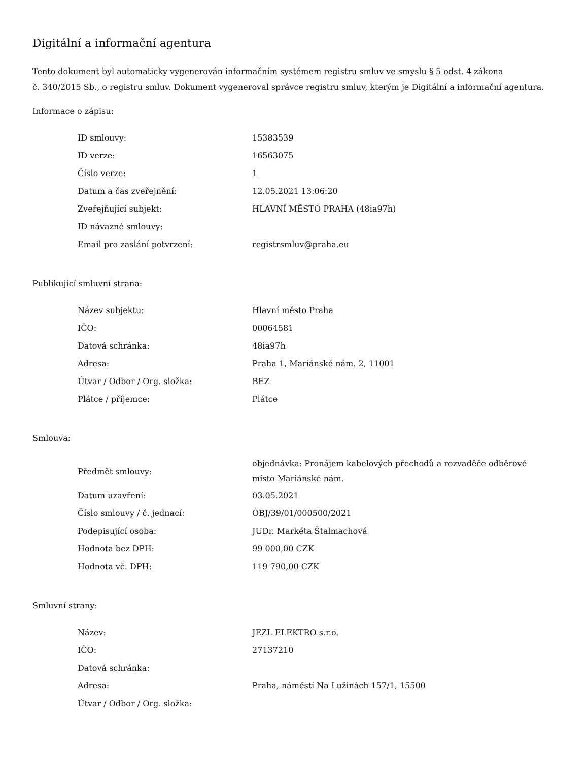Digitální a informační agentura
Tento dokument byl automaticky vygenerován informačním systémem registru smluv ve smyslu § 5 odst. 4 zákona
č. 340/2015 Sb., o registru smluv. Dokument vygeneroval správce registru smluv, kterým je Digitální a informační agentura.
Informace o zápisu:
| ID smlouvy: | 15383539 |
| ID verze: | 16563075 |
| Číslo verze: | 1 |
| Datum a čas zveřejnění: | 12.05.2021 13:06:20 |
| Zveřejňující subjekt: | HLAVNÍ MĚSTO PRAHA (48ia97h) |
| ID návazné smlouvy: | |
| Email pro zaslání potvrzení: | registrsmluv@praha.eu |
Publikující smluvní strana:
| Název subjektu: | Hlavní město Praha |
| IČO: | 00064581 |
| Datová schránka: | 48ia97h |
| Adresa: | Praha 1, Mariánské nám. 2, 11001 |
| Útvar / Odbor / Org. složka: | BEZ |
| Plátce / příjemce: | Plátce |
Smlouva:
| Předmět smlouvy: | objednávka: Pronájem kabelových přechodů a rozvaděče odběrové místo Mariánské nám. |
| Datum uzavření: | 03.05.2021 |
| Číslo smlouvy / č. jednací: | OBJ/39/01/000500/2021 |
| Podepisující osoba: | JUDr. Markéta Štalmachová |
| Hodnota bez DPH: | 99 000,00 CZK |
| Hodnota vč. DPH: | 119 790,00 CZK |
Smluvní strany:
| Název: | JEZL ELEKTRO s.r.o. |
| IČO: | 27137210 |
| Datová schránka: | |
| Adresa: | Praha, náměstí Na Lužinách 157/1, 15500 |
| Útvar / Odbor / Org. složka: | |